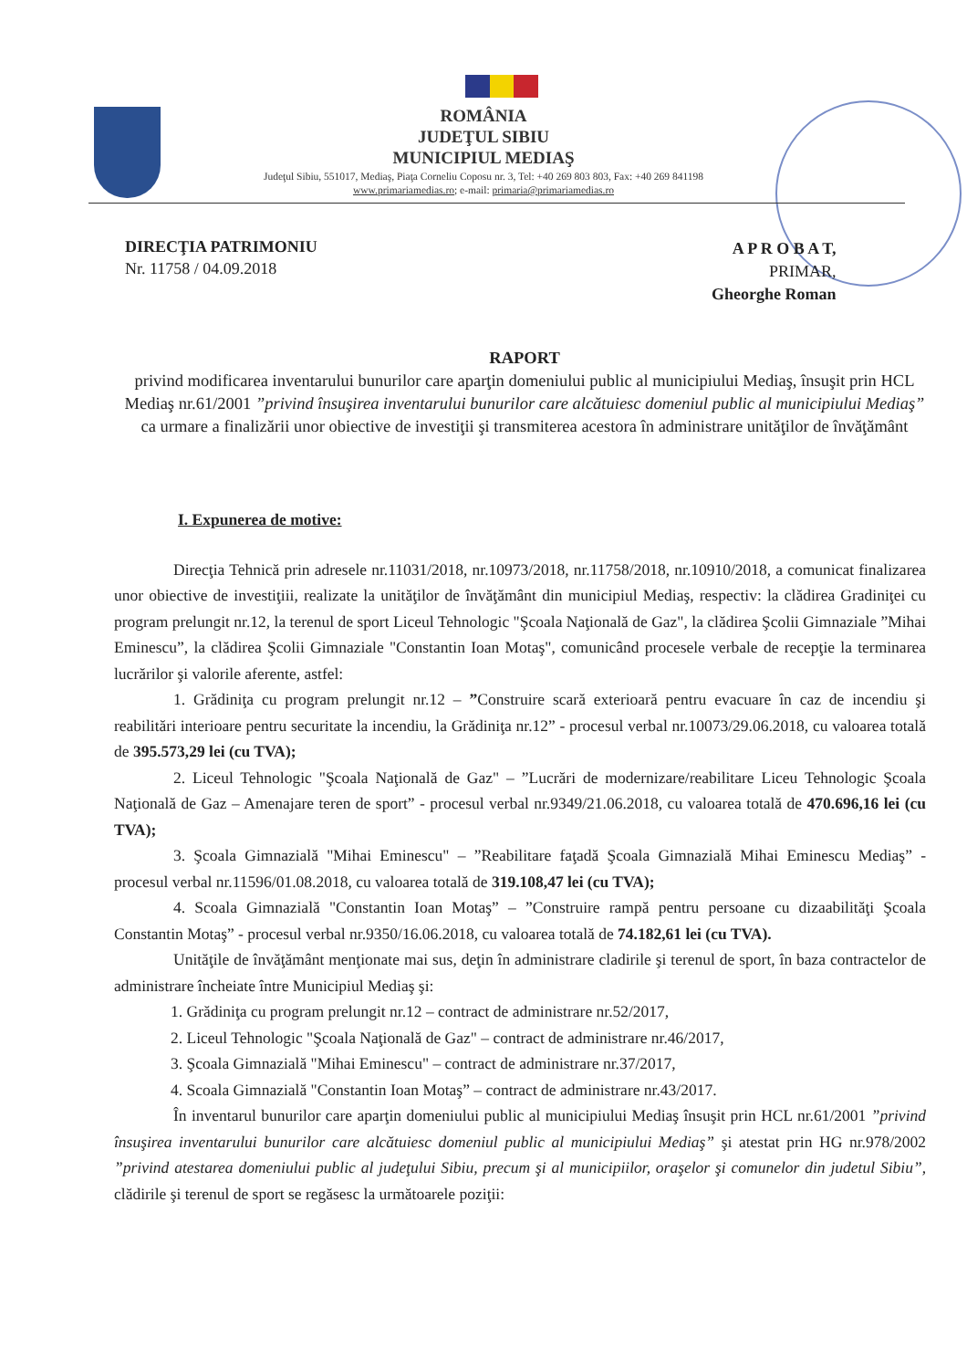ROMÂNIA
JUDEŢUL SIBIU
MUNICIPIUL MEDIAŞ
Judeţul Sibiu, 551017, Mediaş, Piaţa Corneliu Coposu nr. 3, Tel: +40 269 803 803, Fax: +40 269 841198
www.primariamedias.ro; e-mail: primaria@primariamedias.ro
DIRECŢIA PATRIMONIU
Nr. 11758 / 04.09.2018
A P R O B A T,
PRIMAR,
Gheorghe Roman
RAPORT
privind modificarea inventarului bunurilor care aparţin domeniului public al municipiului Mediaş, însuşit prin HCL Mediaş nr.61/2001 ”privind însuşirea inventarului bunurilor care alcătuiesc domeniul public al municipiului Mediaş” ca urmare a finalizării unor obiective de investiţii şi transmiterea acestora în administrare unităţilor de învăţământ
I. Expunerea de motive:
Direcţia Tehnică prin adresele nr.11031/2018, nr.10973/2018, nr.11758/2018, nr.10910/2018, a comunicat finalizarea unor obiective de investiţiii, realizate la unităţilor de învăţământ din municipiul Mediaş, respectiv: la clădirea Gradiniţei cu program prelungit nr.12, la terenul de sport Liceul Tehnologic "Şcoala Naţională de Gaz", la clădirea Şcolii Gimnaziale ”Mihai Eminescu”, la clădirea Şcolii Gimnaziale "Constantin Ioan Motaş", comunicând procesele verbale de recepţie la terminarea lucrărilor şi valorile aferente, astfel:
1. Grădiniţa cu program prelungit nr.12 – ”Construire scară exterioară pentru evacuare în caz de incendiu şi reabilitări interioare pentru securitate la incendiu, la Grădiniţa nr.12” - procesul verbal nr.10073/29.06.2018, cu valoarea totală de 395.573,29 lei (cu TVA);
2. Liceul Tehnologic "Şcoala Naţională de Gaz" – ”Lucrări de modernizare/reabilitare Liceu Tehnologic Şcoala Naţională de Gaz – Amenajare teren de sport” - procesul verbal nr.9349/21.06.2018, cu valoarea totală de 470.696,16 lei (cu TVA);
3. Şcoala Gimnazială "Mihai Eminescu" – ”Reabilitare faţadă Şcoala Gimnazială Mihai Eminescu Mediaş” - procesul verbal nr.11596/01.08.2018, cu valoarea totală de 319.108,47 lei (cu TVA);
4. Scoala Gimnazială "Constantin Ioan Motaş” – ”Construire rampă pentru persoane cu dizaabilităţi Şcoala Constantin Motaş” - procesul verbal nr.9350/16.06.2018, cu valoarea totală de 74.182,61 lei (cu TVA).
Unităţile de învăţământ menţionate mai sus, deţin în administrare cladirile şi terenul de sport, în baza contractelor de administrare încheiate între Municipiul Mediaş şi:
1. Grădiniţa cu program prelungit nr.12 – contract de administrare nr.52/2017,
2. Liceul Tehnologic "Şcoala Naţională de Gaz" – contract de administrare nr.46/2017,
3. Şcoala Gimnazială "Mihai Eminescu" – contract de administrare nr.37/2017,
4. Scoala Gimnazială "Constantin Ioan Motaş” – contract de administrare nr.43/2017.
În inventarul bunurilor care aparţin domeniului public al municipiului Mediaş însuşit prin HCL nr.61/2001 ”privind însuşirea inventarului bunurilor care alcătuiesc domeniul public al municipiului Mediaş” şi atestat prin HG nr.978/2002 ”privind atestarea domeniului public al judeţului Sibiu, precum şi al municipiilor, oraşelor şi comunelor din judetul Sibiu”, clădirile şi terenul de sport se regăsesc la următoarele poziţii: